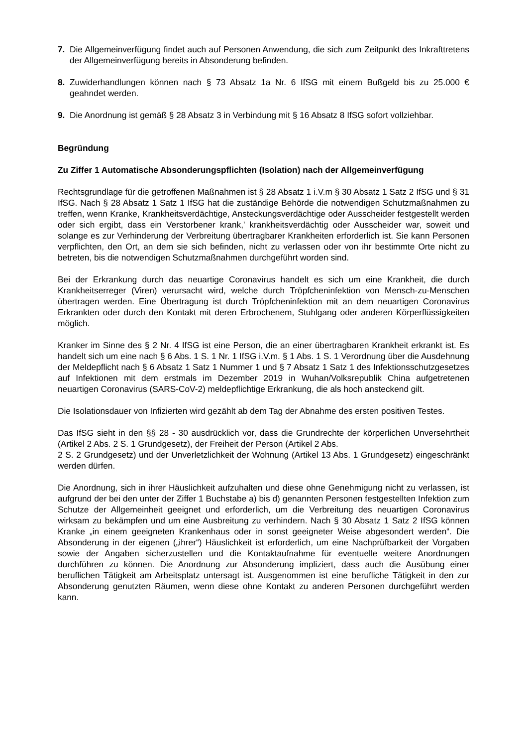7. Die Allgemeinverfügung findet auch auf Personen Anwendung, die sich zum Zeitpunkt des Inkrafttretens der Allgemeinverfügung bereits in Absonderung befinden.
8. Zuwiderhandlungen können nach § 73 Absatz 1a Nr. 6 IfSG mit einem Bußgeld bis zu 25.000 € geahndet werden.
9. Die Anordnung ist gemäß § 28 Absatz 3 in Verbindung mit § 16 Absatz 8 IfSG sofort vollziehbar.
Begründung
Zu Ziffer 1 Automatische Absonderungspflichten (Isolation) nach der Allgemeinverfügung
Rechtsgrundlage für die getroffenen Maßnahmen ist § 28 Absatz 1 i.V.m § 30 Absatz 1 Satz 2 IfSG und § 31 IfSG. Nach § 28 Absatz 1 Satz 1 IfSG hat die zuständige Behörde die notwendigen Schutzmaßnahmen zu treffen, wenn Kranke, Krankheitsverdächtige, Ansteckungsverdächtige oder Ausscheider festgestellt werden oder sich ergibt, dass ein Verstorbener krank,' krankheitsverdächtig oder Ausscheider war, soweit und solange es zur Verhinderung der Verbreitung übertragbarer Krankheiten erforderlich ist. Sie kann Personen verpflichten, den Ort, an dem sie sich befinden, nicht zu verlassen oder von ihr bestimmte Orte nicht zu betreten, bis die notwendigen Schutzmaßnahmen durchgeführt worden sind.
Bei der Erkrankung durch das neuartige Coronavirus handelt es sich um eine Krankheit, die durch Krankheitserreger (Viren) verursacht wird, welche durch Tröpfcheninfektion von Mensch-zu-Menschen übertragen werden. Eine Übertragung ist durch Tröpfcheninfektion mit an dem neuartigen Coronavirus Erkrankten oder durch den Kontakt mit deren Erbrochenem, Stuhlgang oder anderen Körperflüssigkeiten möglich.
Kranker im Sinne des § 2 Nr. 4 IfSG ist eine Person, die an einer übertragbaren Krankheit erkrankt ist. Es handelt sich um eine nach § 6 Abs. 1 S. 1 Nr. 1 IfSG i.V.m. § 1 Abs. 1 S. 1 Verordnung über die Ausdehnung der Meldepflicht nach § 6 Absatz 1 Satz 1 Nummer 1 und § 7 Absatz 1 Satz 1 des Infektionsschutzgesetzes auf Infektionen mit dem erstmals im Dezember 2019 in Wuhan/Volksrepublik China aufgetretenen neuartigen Coronavirus (SARS-CoV-2) meldepflichtige Erkrankung, die als hoch ansteckend gilt.
Die Isolationsdauer von Infizierten wird gezählt ab dem Tag der Abnahme des ersten positiven Testes.
Das IfSG sieht in den §§ 28 - 30 ausdrücklich vor, dass die Grundrechte der körperlichen Unversehrtheit (Artikel 2 Abs. 2 S. 1 Grundgesetz), der Freiheit der Person (Artikel 2 Abs.
2 S. 2 Grundgesetz) und der Unverletzlichkeit der Wohnung (Artikel 13 Abs. 1 Grundgesetz) eingeschränkt werden dürfen.
Die Anordnung, sich in ihrer Häuslichkeit aufzuhalten und diese ohne Genehmigung nicht zu verlassen, ist aufgrund der bei den unter der Ziffer 1 Buchstabe a) bis d) genannten Personen festgestellten Infektion zum Schutze der Allgemeinheit geeignet und erforderlich, um die Verbreitung des neuartigen Coronavirus wirksam zu bekämpfen und um eine Ausbreitung zu verhindern. Nach § 30 Absatz 1 Satz 2 IfSG können Kranke „in einem geeigneten Krankenhaus oder in sonst geeigneter Weise abgesondert werden“. Die Absonderung in der eigenen („ihrer“) Häuslichkeit ist erforderlich, um eine Nachprüfbarkeit der Vorgaben sowie der Angaben sicherzustellen und die Kontaktaufnahme für eventuelle weitere Anordnungen durchführen zu können. Die Anordnung zur Absonderung impliziert, dass auch die Ausübung einer beruflichen Tätigkeit am Arbeitsplatz untersagt ist. Ausgenommen ist eine berufliche Tätigkeit in den zur Absonderung genutzten Räumen, wenn diese ohne Kontakt zu anderen Personen durchgeführt werden kann.